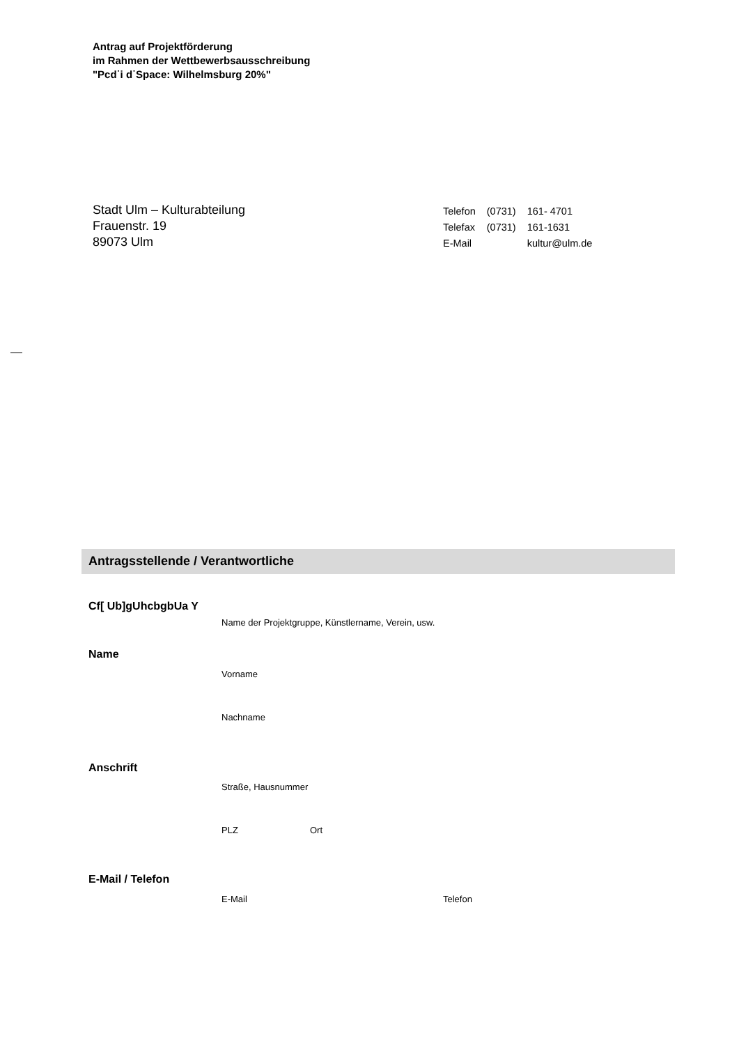Antrag auf Projektförderung
im Rahmen der Wettbewerbsausschreibung
"Pcd˙i d˙Space: Wilhelmsburg 20%"
Stadt Ulm – Kulturabteilung
Frauenstr. 19
89073 Ulm
| Telefon | (0731) | 161- 4701 |
| Telefax | (0731) | 161-1631 |
| E-Mail | | kultur@ulm.de |
Antragsstellende / Verantwortliche
Cf[ Ub]gUhcbgbUa Y
Name der Projektgruppe, Künstlername, Verein, usw.
Name
Vorname
Nachname
Anschrift
Straße, Hausnummer
PLZ Ort
E-Mail / Telefon
E-Mail Telefon